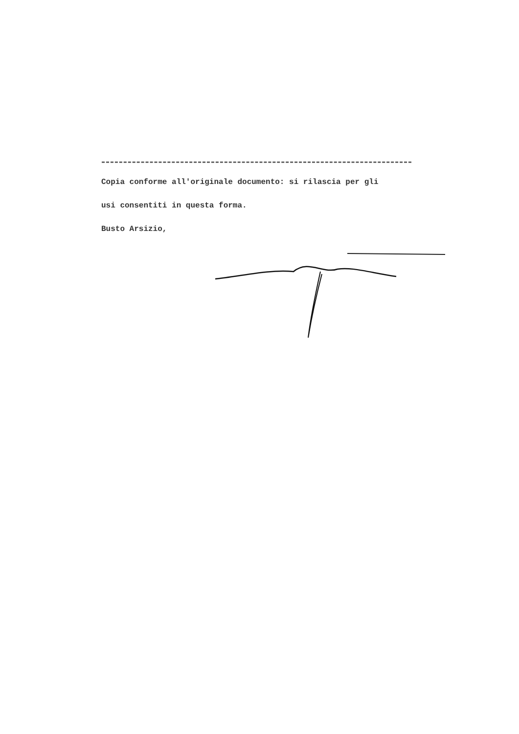Copia conforme all'originale documento: si rilascia per gli
usi consentiti in questa forma.
Busto Arsizio,